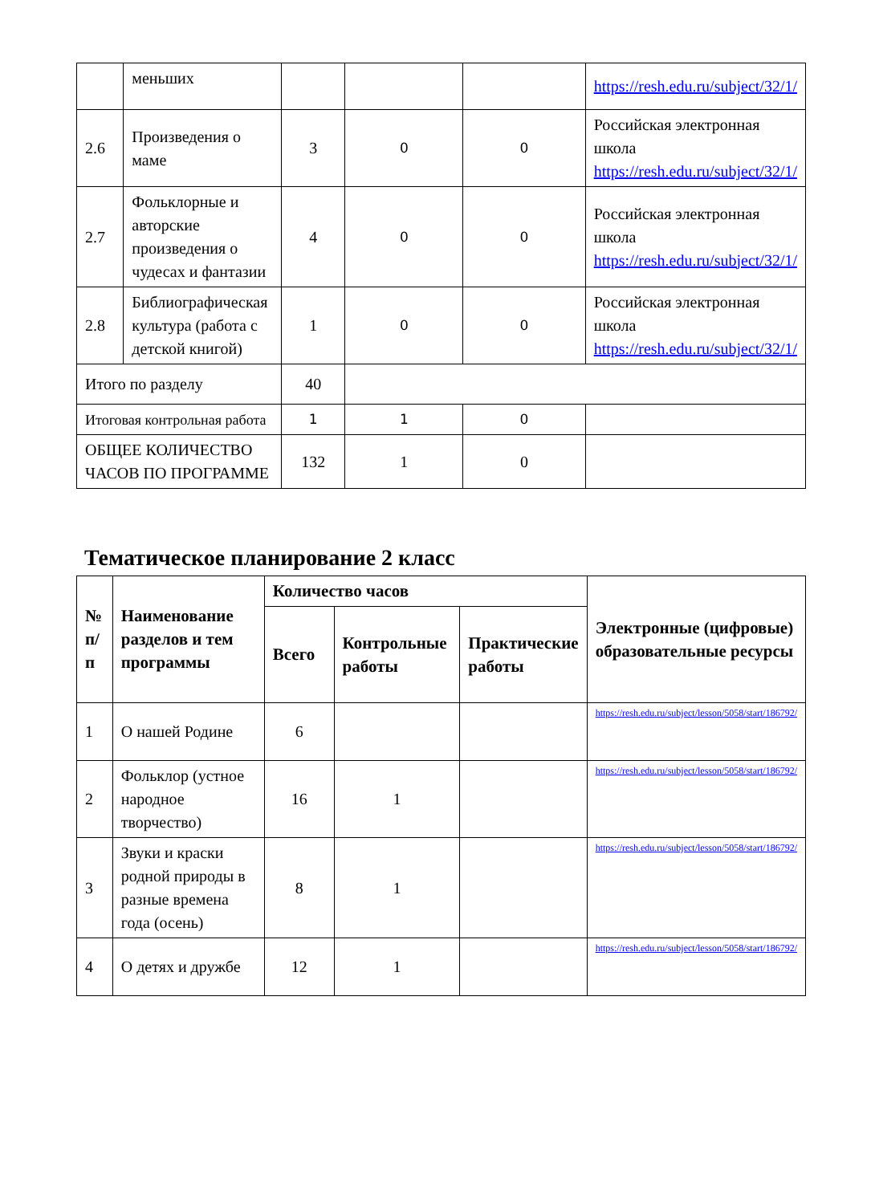| | меньших | | | | https://resh.edu.ru/subject/32/1/ |
| 2.6 | Произведения о маме | 3 | 0 | 0 | Российская электронная школа https://resh.edu.ru/subject/32/1/ |
| 2.7 | Фольклорные и авторские произведения о чудесах и фантазии | 4 | 0 | 0 | Российская электронная школа https://resh.edu.ru/subject/32/1/ |
| 2.8 | Библиографическая культура (работа с детской книгой) | 1 | 0 | 0 | Российская электронная школа https://resh.edu.ru/subject/32/1/ |
| Итого по разделу | | 40 | | | |
| Итоговая контрольная работа | | 1 | 1 | 0 | |
| ОБЩЕЕ КОЛИЧЕСТВО ЧАСОВ ПО ПРОГРАММЕ | | 132 | 1 | 0 | |
Тематическое планирование 2 класс
| № п/п | Наименование разделов и тем программы | Количество часов | | | Электронные (цифровые) образовательные ресурсы |
| --- | --- | --- | --- | --- | --- |
| | | Всего | Контрольные работы | Практические работы | |
| 1 | О нашей Родине | 6 | | | https://resh.edu.ru/subject/lesson/5058/start/186792/ |
| 2 | Фольклор (устное народное творчество) | 16 | 1 | | https://resh.edu.ru/subject/lesson/5058/start/186792/ |
| 3 | Звуки и краски родной природы в разные времена года (осень) | 8 | 1 | | https://resh.edu.ru/subject/lesson/5058/start/186792/ |
| 4 | О детях и дружбе | 12 | 1 | | https://resh.edu.ru/subject/lesson/5058/start/186792/ |